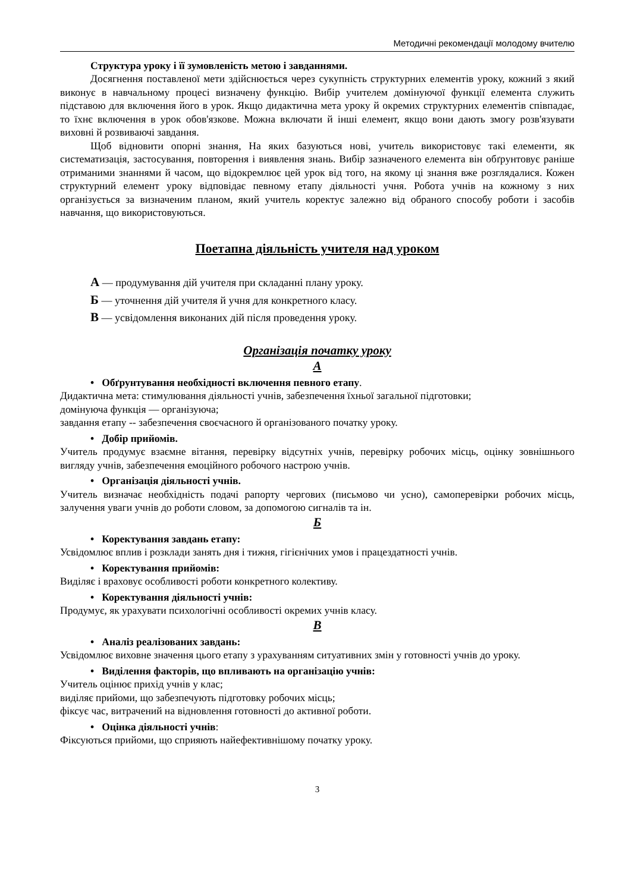Методичні рекомендації молодому вчителю
Структура уроку і її зумовленість метою і завданнями.
Досягнення поставленої мети здійснюється через сукупність структурних елементів уроку, кожний з який виконує в навчальному процесі визначену функцію. Вибір учителем домінуючої функції елемента служить підставою для включення його в урок. Якщо дидактична мета уроку й окремих структурних елементів співпадає, то їхнє включення в урок обов'язкове. Можна включати й інші елемент, якщо вони дають змогу розв'язувати виховні й розвиваючі завдання.
Щоб відновити опорні знання, На яких базуються нові, учитель використовує такі елементи, як систематизація, застосування, повторення і виявлення знань. Вибір зазначеного елемента він обґрунтовує раніше отриманими знаннями й часом, що відокремлює цей урок від того, на якому ці знання вже розглядалися. Кожен структурний елемент уроку відповідає певному етапу діяльності учня. Робота учнів на кожному з них організується за визначеним планом, який учитель коректує залежно від обраного способу роботи і засобів навчання, що використовуються.
Поетапна діяльність учителя над уроком
А — продумування дій учителя при складанні плану уроку.
Б — уточнення дій учителя й учня для конкретного класу.
В — усвідомлення виконаних дій після проведення уроку.
Організація початку уроку
А
• Обґрунтування необхідності включення певного етапу.
Дидактична мета: стимулювання діяльності учнів, забезпечення їхньої загальної підготовки;
домінуюча функція — організуюча;
завдання етапу -- забезпечення своєчасного й організованого початку уроку.
• Добір прийомів.
Учитель продумує взаємне вітання, перевірку відсутніх учнів, перевірку робочих місць, оцінку зовнішнього вигляду учнів, забезпечення емоційного робочого настрою учнів.
• Організація діяльності учнів.
Учитель визначає необхідність подачі рапорту чергових (письмово чи усно), самоперевірки робочих місць, залучення уваги учнів до роботи словом, за допомогою сигналів та ін.
Б
• Коректування завдань етапу:
Усвідомлює вплив і розклади занять дня і тижня, гігієнічних умов і працездатності учнів.
• Коректування прийомів:
Виділяє і враховує особливості роботи конкретного колективу.
• Коректування діяльності учнів:
Продумує, як урахувати психологічні особливості окремих учнів класу.
В
• Аналіз реалізованих завдань:
Усвідомлює виховне значення цього етапу з урахуванням ситуативних змін у готовності учнів до уроку.
• Виділення факторів, що впливають на організацію учнів:
Учитель оцінює прихід учнів у клас;
виділяє прийоми, що забезпечують підготовку робочих місць;
фіксує час, витрачений на відновлення готовності до активної роботи.
• Оцінка діяльності учнів:
Фіксуються прийоми, що сприяють найефективнішому початку уроку.
3